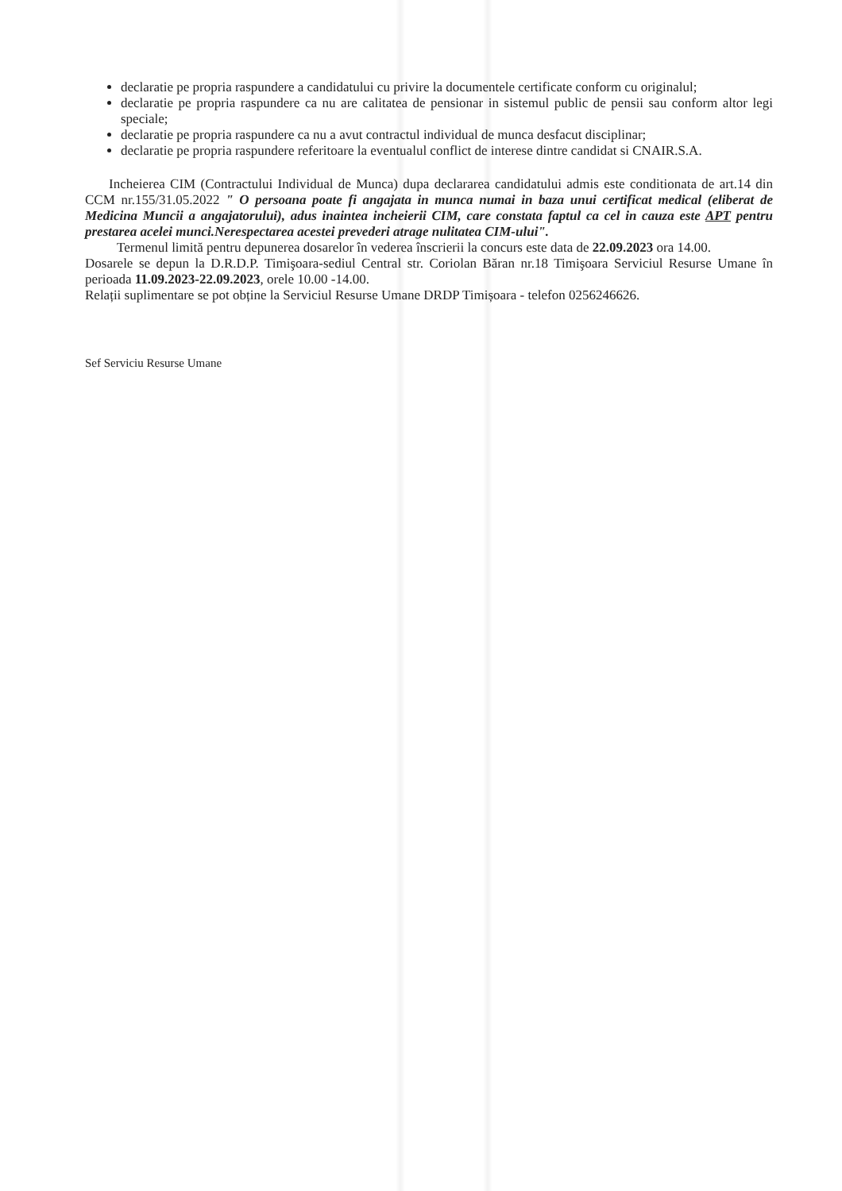declaratie pe propria raspundere a candidatului cu privire la documentele certificate conform cu originalul;
declaratie pe propria raspundere ca nu are calitatea de pensionar in sistemul public de pensii sau conform altor legi speciale;
declaratie pe propria raspundere ca nu a avut contractul individual de munca desfacut disciplinar;
declaratie pe propria raspundere referitoare la eventualul conflict de interese dintre candidat si CNAIR.S.A.
Incheierea CIM (Contractului Individual de Munca) dupa declararea candidatului admis este conditionata de art.14 din CCM nr.155/31.05.2022 " O persoana poate fi angajata in munca numai in baza unui certificat medical (eliberat de Medicina Muncii a angajatorului), adus inaintea incheierii CIM, care constata faptul ca cel in cauza este APT pentru prestarea acelei munci.Nerespectarea acestei prevederi atrage nulitatea CIM-ului".
Termenul limită pentru depunerea dosarelor în vederea înscrierii la concurs este data de 22.09.2023 ora 14.00.
Dosarele se depun la D.R.D.P. Timişoara-sediul Central str. Coriolan Băran nr.18 Timişoara Serviciul Resurse Umane în perioada 11.09.2023-22.09.2023, orele 10.00 -14.00.
Relații suplimentare se pot obține la Serviciul Resurse Umane DRDP Timișoara - telefon 0256246626.
Sef Serviciu Resurse Umane